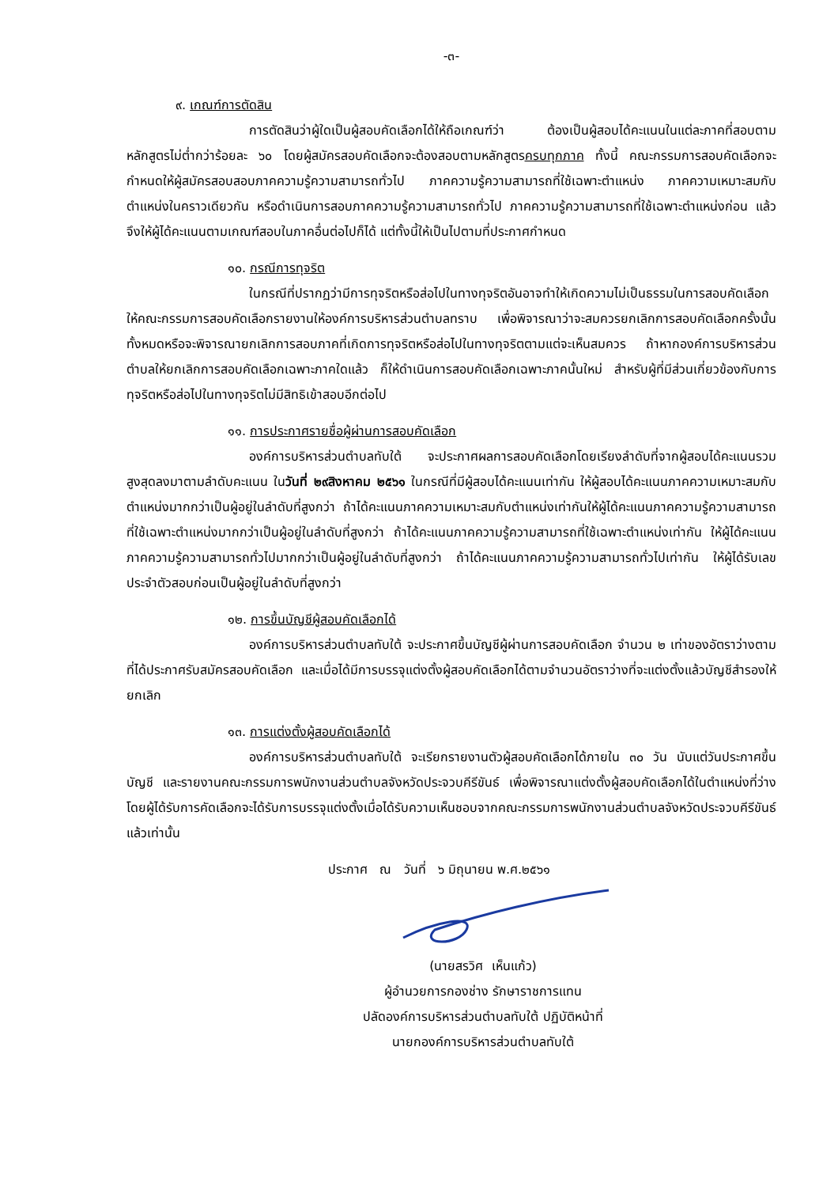-๓-
๙. เกณฑ์การตัดสิน
การตัดสินว่าผู้ใดเป็นผู้สอบคัดเลือกได้ให้ถือเกณฑ์ว่า ต้องเป็นผู้สอบได้คะแนนในแต่ละภาคที่สอบตามหลักสูตรไม่ต่ำกว่าร้อยละ ๖๐ โดยผู้สมัครสอบคัดเลือกจะต้องสอบตามหลักสูตรครบทุกภาค ทั้งนี้ คณะกรรมการสอบคัดเลือกจะกำหนดให้ผู้สมัครสอบสอบภาคความรู้ความสามารถทั่วไป ภาคความรู้ความสามารถที่ใช้เฉพาะตำแหน่ง ภาคความเหมาะสมกับตำแหน่งในคราวเดียวกัน หรือดำเนินการสอบภาคความรู้ความสามารถทั่วไป ภาคความรู้ความสามารถที่ใช้เฉพาะตำแหน่งก่อน แล้วจึงให้ผู้ได้คะแนนตามเกณฑ์สอบในภาคอื่นต่อไปก็ได้ แต่ทั้งนี้ให้เป็นไปตามที่ประกาศกำหนด
๑๐. กรณีการทุจริต
ในกรณีที่ปรากฏว่ามีการทุจริตหรือส่อไปในทางทุจริตอันอาจทำให้เกิดความไม่เป็นธรรมในการสอบคัดเลือก ให้คณะกรรมการสอบคัดเลือกรายงานให้องค์การบริหารส่วนตำบลทราบ เพื่อพิจารณาว่าจะสมควรยกเลิกการสอบคัดเลือกครั้งนั้นทั้งหมดหรือจะพิจารณายกเลิกการสอบภาคที่เกิดการทุจริตหรือส่อไปในทางทุจริตตามแต่จะเห็นสมควร ถ้าหากองค์การบริหารส่วนตำบลให้ยกเลิกการสอบคัดเลือกเฉพาะภาคใดแล้ว ก็ให้ดำเนินการสอบคัดเลือกเฉพาะภาคนั้นใหม่ สำหรับผู้ที่มีส่วนเกี่ยวข้องกับการทุจริตหรือส่อไปในทางทุจริตไม่มีสิทธิเข้าสอบอีกต่อไป
๑๑. การประกาศรายชื่อผู้ผ่านการสอบคัดเลือก
องค์การบริหารส่วนตำบลทับใต้ จะประกาศผลการสอบคัดเลือกโดยเรียงลำดับที่จากผู้สอบได้คะแนนรวมสูงสุดลงมาตามลำดับคะแนน ในวันที่ ๒๙สิงหาคม ๒๕๖๑ ในกรณีที่มีผู้สอบได้คะแนนเท่ากัน ให้ผู้สอบได้คะแนนภาคความเหมาะสมกับตำแหน่งมากกว่าเป็นผู้อยู่ในลำดับที่สูงกว่า ถ้าได้คะแนนภาคความเหมาะสมกับตำแหน่งเท่ากันให้ผู้ได้คะแนนภาคความรู้ความสามารถที่ใช้เฉพาะตำแหน่งมากกว่าเป็นผู้อยู่ในลำดับที่สูงกว่า ถ้าได้คะแนนภาคความรู้ความสามารถที่ใช้เฉพาะตำแหน่งเท่ากัน ให้ผู้ได้คะแนนภาคความรู้ความสามารถทั่วไปมากกว่าเป็นผู้อยู่ในลำดับที่สูงกว่า ถ้าได้คะแนนภาคความรู้ความสามารถทั่วไปเท่ากัน ให้ผู้ได้รับเลขประจำตัวสอบก่อนเป็นผู้อยู่ในลำดับที่สูงกว่า
๑๒. การขึ้นบัญชีผู้สอบคัดเลือกได้
องค์การบริหารส่วนตำบลทับใต้ จะประกาศขึ้นบัญชีผู้ผ่านการสอบคัดเลือก จำนวน ๒ เท่าของอัตราว่างตามที่ได้ประกาศรับสมัครสอบคัดเลือก และเมื่อได้มีการบรรจุแต่งตั้งผู้สอบคัดเลือกได้ตามจำนวนอัตราว่างที่จะแต่งตั้งแล้วบัญชีสำรองให้ยกเลิก
๑๓. การแต่งตั้งผู้สอบคัดเลือกได้
องค์การบริหารส่วนตำบลทับใต้ จะเรียกรายงานตัวผู้สอบคัดเลือกได้ภายใน ๓๐ วัน นับแต่วันประกาศขึ้นบัญชี และรายงานคณะกรรมการพนักงานส่วนตำบลจังหวัดประจวบคีรีขันธ์ เพื่อพิจารณาแต่งตั้งผู้สอบคัดเลือกได้ในตำแหน่งที่ว่าง โดยผู้ได้รับการคัดเลือกจะได้รับการบรรจุแต่งตั้งเมื่อได้รับความเห็นชอบจากคณะกรรมการพนักงานส่วนตำบลจังหวัดประจวบคีรีขันธ์แล้วเท่านั้น
ประกาศ ณ วันที่ ๖ มิถุนายน พ.ศ.๒๕๖๑
(นายสรวิศ เห็นแก้ว)
ผู้อำนวยการกองช่าง รักษาราชการแทน
ปลัดองค์การบริหารส่วนตำบลทับใต้ ปฏิบัติหน้าที่
นายกองค์การบริหารส่วนตำบลทับใต้